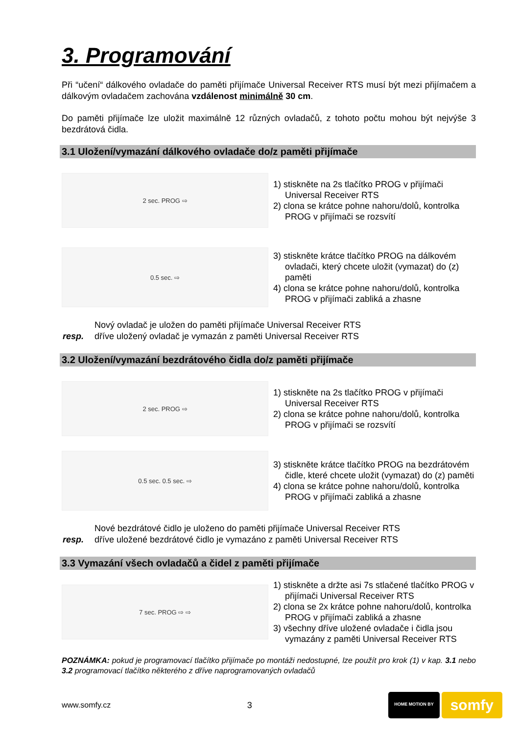3. Programování
Při “učení“ dálkového ovladače do paměti přijímače Universal Receiver RTS musí být mezi přijímačem a dálkovým ovladačem zachována vzdálenost minimálně 30 cm.
Do paměti přijímače lze uložit maximálně 12 různých ovladačů, z tohoto počtu mohou být nejvýše 3 bezdrátová čidla.
3.1 Uložení/vymazání dálkového ovladače do/z paměti přijímače
2 sec. PROG ⇨
1) stiskněte na 2s tlačítko PROG v přijímači Universal Receiver RTS
2) clona se krátce pohne nahoru/dolů, kontrolka PROG v přijímači se rozsvítí
0.5 sec. ⇨
3) stiskněte krátce tlačítko PROG na dálkovém ovladači, který chcete uložit (vymazat) do (z) paměti
4) clona se krátce pohne nahoru/dolů, kontrolka PROG v přijímači zabliká a zhasne
| | Nový ovladač je uložen do paměti přijímače Universal Receiver RTS |
| resp. | dříve uložený ovladač je vymazán z paměti Universal Receiver RTS |
3.2 Uložení/vymazání bezdrátového čidla do/z paměti přijímače
2 sec. PROG ⇨
1) stiskněte na 2s tlačítko PROG v přijímači Universal Receiver RTS
2) clona se krátce pohne nahoru/dolů, kontrolka PROG v přijímači se rozsvítí
0.5 sec. 0.5 sec. ⇨
3) stiskněte krátce tlačítko PROG na bezdrátovém čidle, které chcete uložit (vymazat) do (z) paměti
4) clona se krátce pohne nahoru/dolů, kontrolka PROG v přijímači zabliká a zhasne
| | Nové bezdrátové čidlo je uloženo do paměti přijímače Universal Receiver RTS |
| resp. | dříve uložené bezdrátové čidlo je vymazáno z paměti Universal Receiver RTS |
3.3 Vymazání všech ovladačů a čidel z paměti přijímače
7 sec. PROG ⇨ ⇨
1) stiskněte a držte asi 7s stlačené tlačítko PROG v přijímači Universal Receiver RTS
2) clona se 2x krátce pohne nahoru/dolů, kontrolka PROG v přijímači zabliká a zhasne
3) všechny dříve uložené ovladače i čidla jsou vymazány z paměti Universal Receiver RTS
POZNÁMKA: pokud je programovací tlačítko přijímače po montáži nedostupné, lze použít pro krok (1) v kap. 3.1 nebo 3.2 programovací tlačítko některého z dříve naprogramovaných ovladačů
www.somfy.cz 3
HOME MOTION BY
somfy